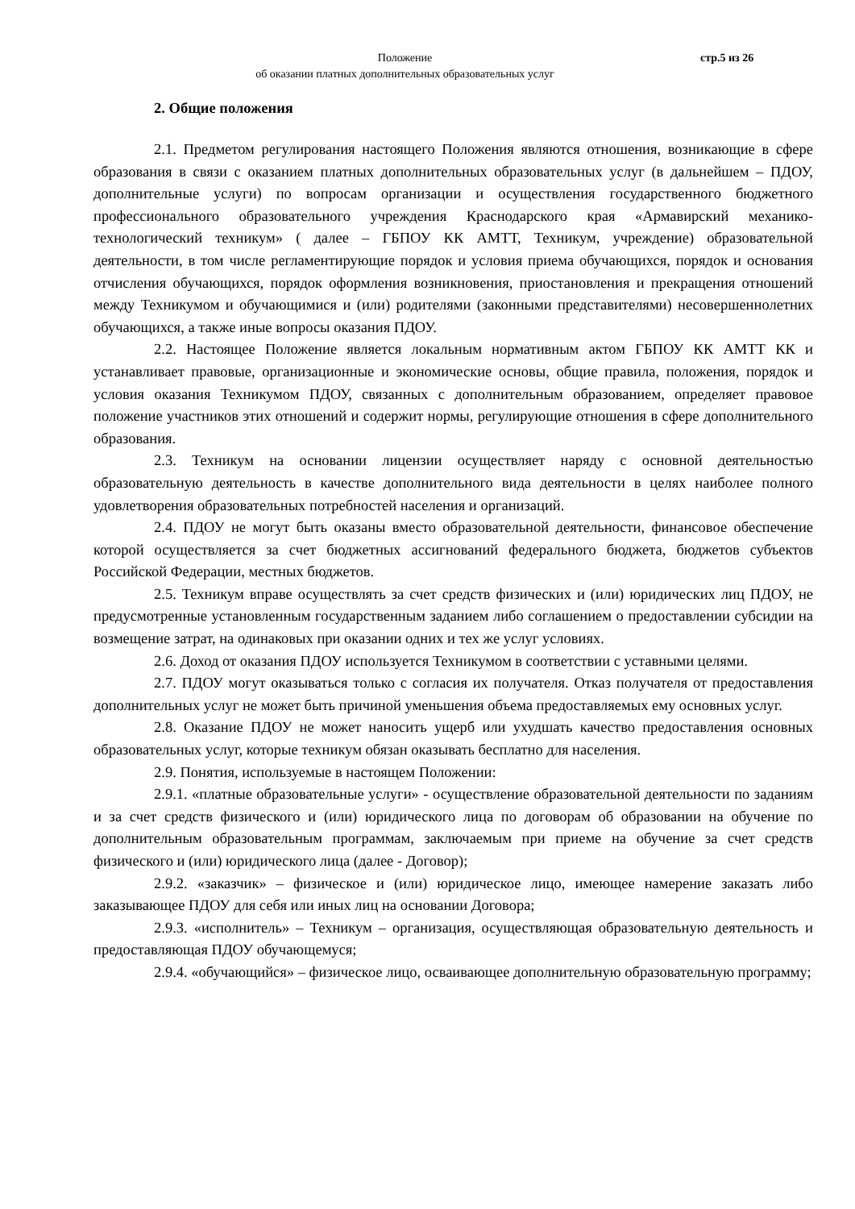Положение
об оказании платных дополнительных образовательных услуг
стр.5 из 26
2. Общие положения
2.1. Предметом регулирования настоящего Положения являются отношения, возникающие в сфере образования в связи с оказанием платных дополнительных образовательных услуг (в дальнейшем – ПДОУ, дополнительные услуги) по вопросам организации и осуществления государственного бюджетного профессионального образовательного учреждения Краснодарского края «Армавирский механико-технологический техникум» ( далее – ГБПОУ КК АМТТ, Техникум, учреждение) образовательной деятельности, в том числе регламентирующие порядок и условия приема обучающихся, порядок и основания отчисления обучающихся, порядок оформления возникновения, приостановления и прекращения отношений между Техникумом и обучающимися и (или) родителями (законными представителями) несовершеннолетних обучающихся, а также иные вопросы оказания ПДОУ.
2.2. Настоящее Положение является локальным нормативным актом ГБПОУ КК АМТТ КК и устанавливает правовые, организационные и экономические основы, общие правила, положения, порядок и условия оказания Техникумом ПДОУ, связанных с дополнительным образованием, определяет правовое положение участников этих отношений и содержит нормы, регулирующие отношения в сфере дополнительного образования.
2.3. Техникум на основании лицензии осуществляет наряду с основной деятельностью образовательную деятельность в качестве дополнительного вида деятельности в целях наиболее полного удовлетворения образовательных потребностей населения и организаций.
2.4. ПДОУ не могут быть оказаны вместо образовательной деятельности, финансовое обеспечение которой осуществляется за счет бюджетных ассигнований федерального бюджета, бюджетов субъектов Российской Федерации, местных бюджетов.
2.5. Техникум вправе осуществлять за счет средств физических и (или) юридических лиц ПДОУ, не предусмотренные установленным государственным заданием либо соглашением о предоставлении субсидии на возмещение затрат, на одинаковых при оказании одних и тех же услуг условиях.
2.6. Доход от оказания ПДОУ используется Техникумом в соответствии с уставными целями.
2.7. ПДОУ могут оказываться только с согласия их получателя. Отказ получателя от предоставления дополнительных услуг не может быть причиной уменьшения объема предоставляемых ему основных услуг.
2.8. Оказание ПДОУ не может наносить ущерб или ухудшать качество предоставления основных образовательных услуг, которые техникум обязан оказывать бесплатно для населения.
2.9. Понятия, используемые в настоящем Положении:
2.9.1. «платные образовательные услуги» - осуществление образовательной деятельности по заданиям и за счет средств физического и (или) юридического лица по договорам об образовании на обучение по дополнительным образовательным программам, заключаемым при приеме на обучение за счет средств физического и (или) юридического лица (далее - Договор);
2.9.2. «заказчик» – физическое и (или) юридическое лицо, имеющее намерение заказать либо заказывающее ПДОУ для себя или иных лиц на основании Договора;
2.9.3. «исполнитель» – Техникум – организация, осуществляющая образовательную деятельность и предоставляющая ПДОУ обучающемуся;
2.9.4. «обучающийся» – физическое лицо, осваивающее дополнительную образовательную программу;